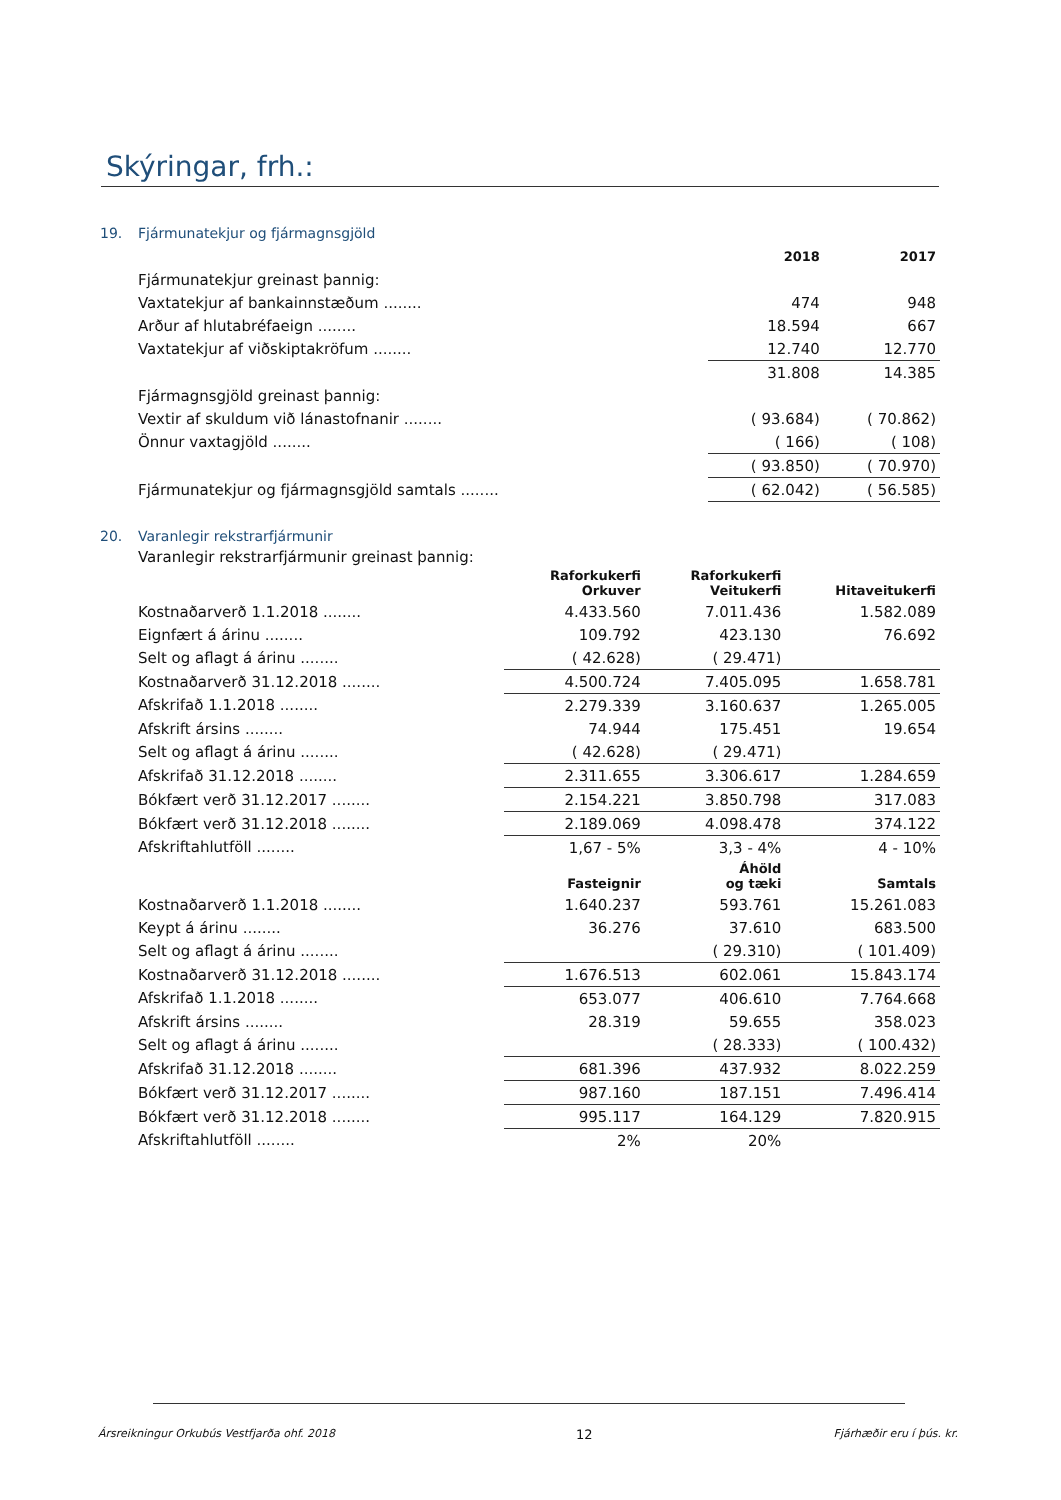Skýringar, frh.:
19. Fjármunatekjur og fjármagnsgjöld
| | 2018 | 2017 |
| Fjármunatekjur greinast þannig: | | |
| Vaxtatekjur af bankainnstæðum ........ | 474 | 948 |
| Arður af hlutabréfaeign ........ | 18.594 | 667 |
| Vaxtatekjur af viðskiptakröfum ........ | 12.740 | 12.770 |
| | 31.808 | 14.385 |
| Fjármagnsgjöld greinast þannig: | | |
| Vextir af skuldum við lánastofnanir ........ | ( 93.684) | ( 70.862) |
| Önnur vaxtagjöld ........ | ( 166) | ( 108) |
| | ( 93.850) | ( 70.970) |
| Fjármunatekjur og fjármagnsgjöld samtals ........ | ( 62.042) | ( 56.585) |
20. Varanlegir rekstrarfjármunir
Varanlegir rekstrarfjármunir greinast þannig:
| | Raforkukerfi Orkuver | Raforkukerfi Veitukerfi | Hitaveitukerfi |
| Kostnaðarverð 1.1.2018 ........ | 4.433.560 | 7.011.436 | 1.582.089 |
| Eignfært á árinu ........ | 109.792 | 423.130 | 76.692 |
| Selt og aflagt á árinu ........ | ( 42.628) | ( 29.471) | |
| Kostnaðarverð 31.12.2018 ........ | 4.500.724 | 7.405.095 | 1.658.781 |
| Afskrifað 1.1.2018 ........ | 2.279.339 | 3.160.637 | 1.265.005 |
| Afskrift ársins ........ | 74.944 | 175.451 | 19.654 |
| Selt og aflagt á árinu ........ | ( 42.628) | ( 29.471) | |
| Afskrifað 31.12.2018 ........ | 2.311.655 | 3.306.617 | 1.284.659 |
| Bókfært verð 31.12.2017 ........ | 2.154.221 | 3.850.798 | 317.083 |
| Bókfært verð 31.12.2018 ........ | 2.189.069 | 4.098.478 | 374.122 |
| Afskriftahlutföll ........ | 1,67 - 5% | 3,3 - 4% | 4 - 10% |
| | Fasteignir | Áhöld og tæki | Samtals |
| Kostnaðarverð 1.1.2018 ........ | 1.640.237 | 593.761 | 15.261.083 |
| Keypt á árinu ........ | 36.276 | 37.610 | 683.500 |
| Selt og aflagt á árinu ........ | | ( 29.310) | ( 101.409) |
| Kostnaðarverð 31.12.2018 ........ | 1.676.513 | 602.061 | 15.843.174 |
| Afskrifað 1.1.2018 ........ | 653.077 | 406.610 | 7.764.668 |
| Afskrift ársins ........ | 28.319 | 59.655 | 358.023 |
| Selt og aflagt á árinu ........ | | ( 28.333) | ( 100.432) |
| Afskrifað 31.12.2018 ........ | 681.396 | 437.932 | 8.022.259 |
| Bókfært verð 31.12.2017 ........ | 987.160 | 187.151 | 7.496.414 |
| Bókfært verð 31.12.2018 ........ | 995.117 | 164.129 | 7.820.915 |
| Afskriftahlutföll ........ | 2% | 20% | |
Ársreikningur Orkubús Vestfjarða ohf. 2018 12 Fjárhæðir eru í þús. kr.